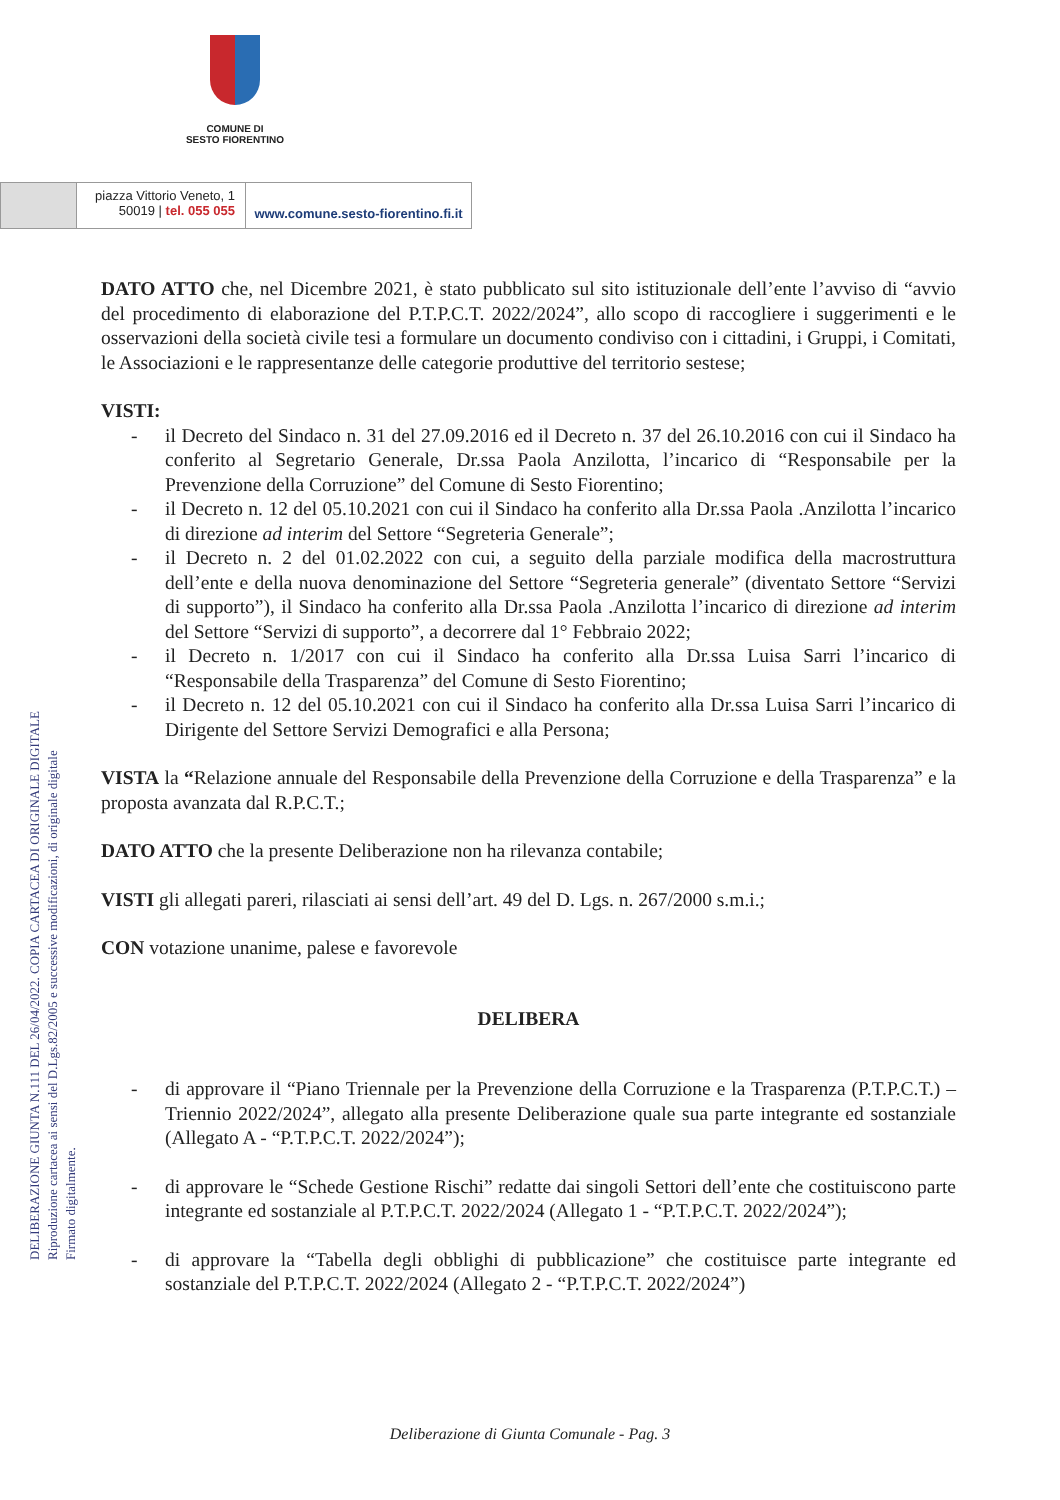COMUNE DI
SESTO FIORENTINO
piazza Vittorio Veneto, 1
50019 | tel. 055 055
www.comune.sesto-fiorentino.fi.it
DELIBERAZIONE GIUNTA N.111 DEL 26/04/2022. COPIA CARTACEA DI ORIGINALE DIGITALE
Riproduzione cartacea ai sensi del D.Lgs.82/2005 e successive modificazioni, di originale digitale
Firmato digitalmente.
DATO ATTO che, nel Dicembre 2021, è stato pubblicato sul sito istituzionale dell’ente l’avviso di “avvio del procedimento di elaborazione del P.T.P.C.T. 2022/2024”, allo scopo di raccogliere i suggerimenti e le osservazioni della società civile tesi a formulare un documento condiviso con i cittadini, i Gruppi, i Comitati, le Associazioni e le rappresentanze delle categorie produttive del territorio sestese;
VISTI:
- il Decreto del Sindaco n. 31 del 27.09.2016 ed il Decreto n. 37 del 26.10.2016 con cui il Sindaco ha conferito al Segretario Generale, Dr.ssa Paola Anzilotta, l’incarico di “Responsabile per la Prevenzione della Corruzione” del Comune di Sesto Fiorentino;
- il Decreto n. 12 del 05.10.2021 con cui il Sindaco ha conferito alla Dr.ssa Paola .Anzilotta l’incarico di direzione ad interim del Settore “Segreteria Generale”;
- il Decreto n. 2 del 01.02.2022 con cui, a seguito della parziale modifica della macrostruttura dell’ente e della nuova denominazione del Settore “Segreteria generale” (diventato Settore “Servizi di supporto”), il Sindaco ha conferito alla Dr.ssa Paola .Anzilotta l’incarico di direzione ad interim del Settore “Servizi di supporto”, a decorrere dal 1° Febbraio 2022;
- il Decreto n. 1/2017 con cui il Sindaco ha conferito alla Dr.ssa Luisa Sarri l’incarico di “Responsabile della Trasparenza” del Comune di Sesto Fiorentino;
- il Decreto n. 12 del 05.10.2021 con cui il Sindaco ha conferito alla Dr.ssa Luisa Sarri l’incarico di Dirigente del Settore Servizi Demografici e alla Persona;
VISTA la “Relazione annuale del Responsabile della Prevenzione della Corruzione e della Trasparenza” e la proposta avanzata dal R.P.C.T.;
DATO ATTO che la presente Deliberazione non ha rilevanza contabile;
VISTI gli allegati pareri, rilasciati ai sensi dell’art. 49 del D. Lgs. n. 267/2000 s.m.i.;
CON votazione unanime, palese e favorevole
DELIBERA
- di approvare il “Piano Triennale per la Prevenzione della Corruzione e la Trasparenza (P.T.P.C.T.) – Triennio 2022/2024”, allegato alla presente Deliberazione quale sua parte integrante ed sostanziale (Allegato A - “P.T.P.C.T. 2022/2024”);
- di approvare le “Schede Gestione Rischi” redatte dai singoli Settori dell’ente che costituiscono parte integrante ed sostanziale al P.T.P.C.T. 2022/2024 (Allegato 1 - “P.T.P.C.T. 2022/2024”);
- di approvare la “Tabella degli obblighi di pubblicazione” che costituisce parte integrante ed sostanziale del P.T.P.C.T. 2022/2024 (Allegato 2 - “P.T.P.C.T. 2022/2024”)
Deliberazione di Giunta Comunale - Pag. 3